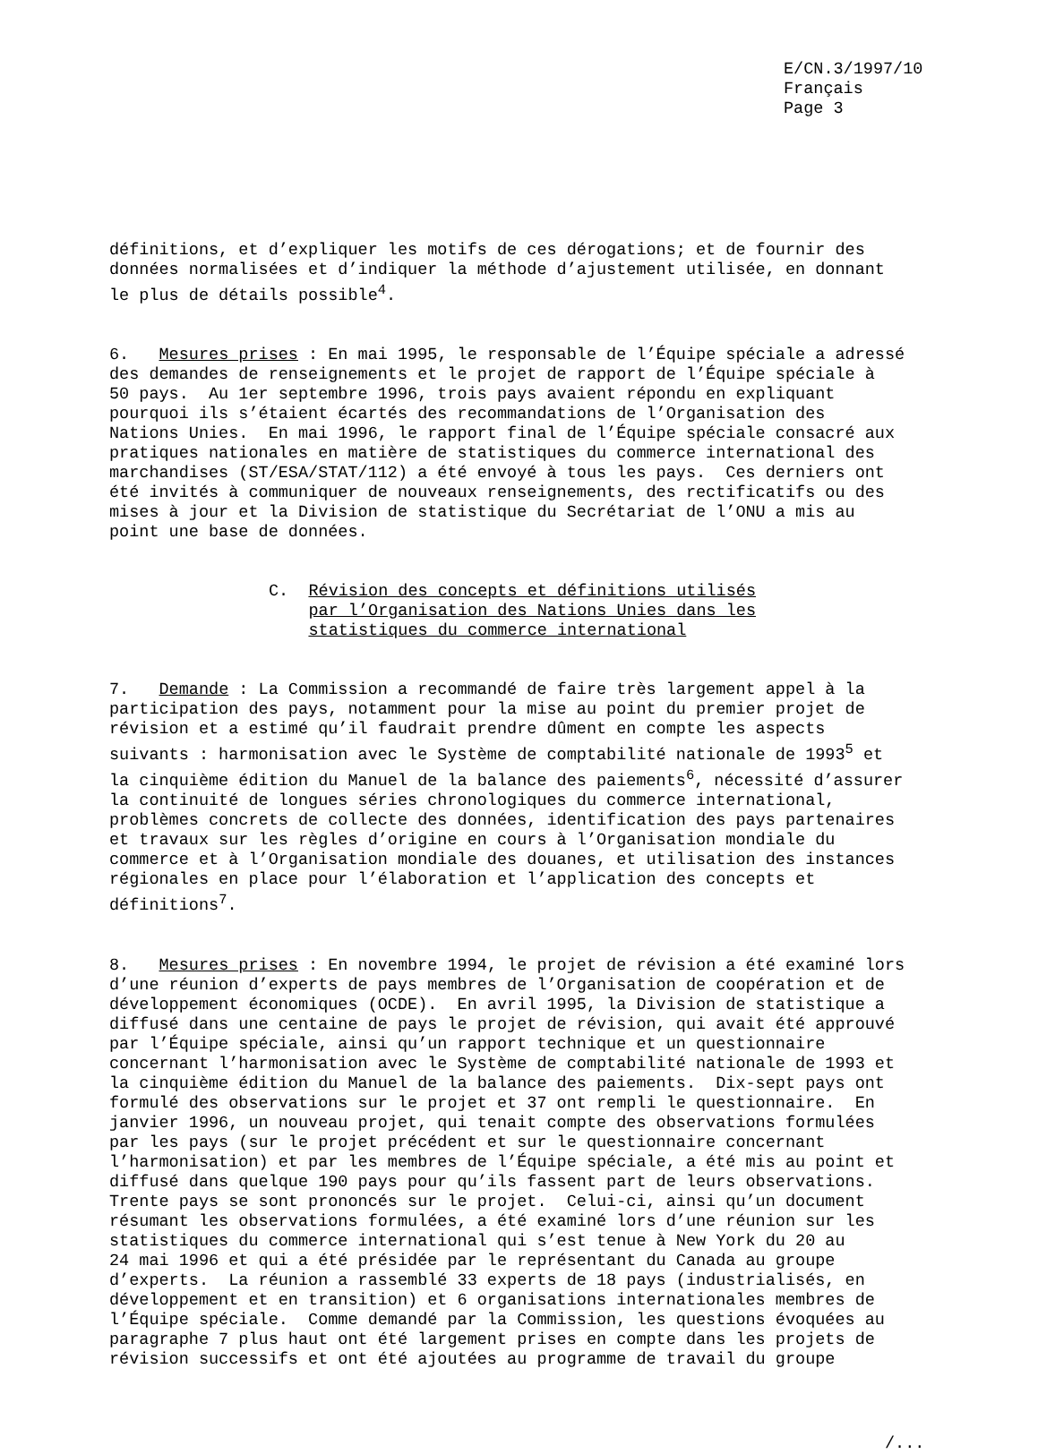E/CN.3/1997/10 Français Page 3
définitions, et d’expliquer les motifs de ces dérogations; et de fournir des données normalisées et d’indiquer la méthode d’ajustement utilisée, en donnant le plus de détails possible<sup>4</sup>.
6. Mesures prises : En mai 1995, le responsable de l’Équipe spéciale a adressé des demandes de renseignements et le projet de rapport de l’Équipe spéciale à 50 pays. Au 1er septembre 1996, trois pays avaient répondu en expliquant pourquoi ils s’étaient écartés des recommandations de l’Organisation des Nations Unies. En mai 1996, le rapport final de l’Équipe spéciale consacré aux pratiques nationales en matière de statistiques du commerce international des marchandises (ST/ESA/STAT/112) a été envoyé à tous les pays. Ces derniers ont été invités à communiquer de nouveaux renseignements, des rectificatifs ou des mises à jour et la Division de statistique du Secrétariat de l’ONU a mis au point une base de données.
C. Révision des concepts et définitions utilisés par l’Organisation des Nations Unies dans les statistiques du commerce international
7. Demande : La Commission a recommandé de faire très largement appel à la participation des pays, notamment pour la mise au point du premier projet de révision et a estimé qu’il faudrait prendre dûment en compte les aspects suivants : harmonisation avec le Système de comptabilité nationale de 1993<sup>5</sup> et la cinquième édition du Manuel de la balance des paiements<sup>6</sup>, nécessité d’assurer la continuité de longues séries chronologiques du commerce international, problèmes concrets de collecte des données, identification des pays partenaires et travaux sur les règles d’origine en cours à l’Organisation mondiale du commerce et à l’Organisation mondiale des douanes, et utilisation des instances régionales en place pour l’élaboration et l’application des concepts et définitions<sup>7</sup>.
8. Mesures prises : En novembre 1994, le projet de révision a été examiné lors d’une réunion d’experts de pays membres de l’Organisation de coopération et de développement économiques (OCDE). En avril 1995, la Division de statistique a diffusé dans une centaine de pays le projet de révision, qui avait été approuvé par l’Équipe spéciale, ainsi qu’un rapport technique et un questionnaire concernant l’harmonisation avec le Système de comptabilité nationale de 1993 et la cinquième édition du Manuel de la balance des paiements. Dix-sept pays ont formulé des observations sur le projet et 37 ont rempli le questionnaire. En janvier 1996, un nouveau projet, qui tenait compte des observations formulées par les pays (sur le projet précédent et sur le questionnaire concernant l’harmonisation) et par les membres de l’Équipe spéciale, a été mis au point et diffusé dans quelque 190 pays pour qu’ils fassent part de leurs observations. Trente pays se sont prononcés sur le projet. Celui-ci, ainsi qu’un document résumant les observations formulées, a été examiné lors d’une réunion sur les statistiques du commerce international qui s’est tenue à New York du 20 au 24 mai 1996 et qui a été présidée par le représentant du Canada au groupe d’experts. La réunion a rassemblé 33 experts de 18 pays (industrialisés, en développement et en transition) et 6 organisations internationales membres de l’Équipe spéciale. Comme demandé par la Commission, les questions évoquées au paragraphe 7 plus haut ont été largement prises en compte dans les projets de révision successifs et ont été ajoutées au programme de travail du groupe
/...